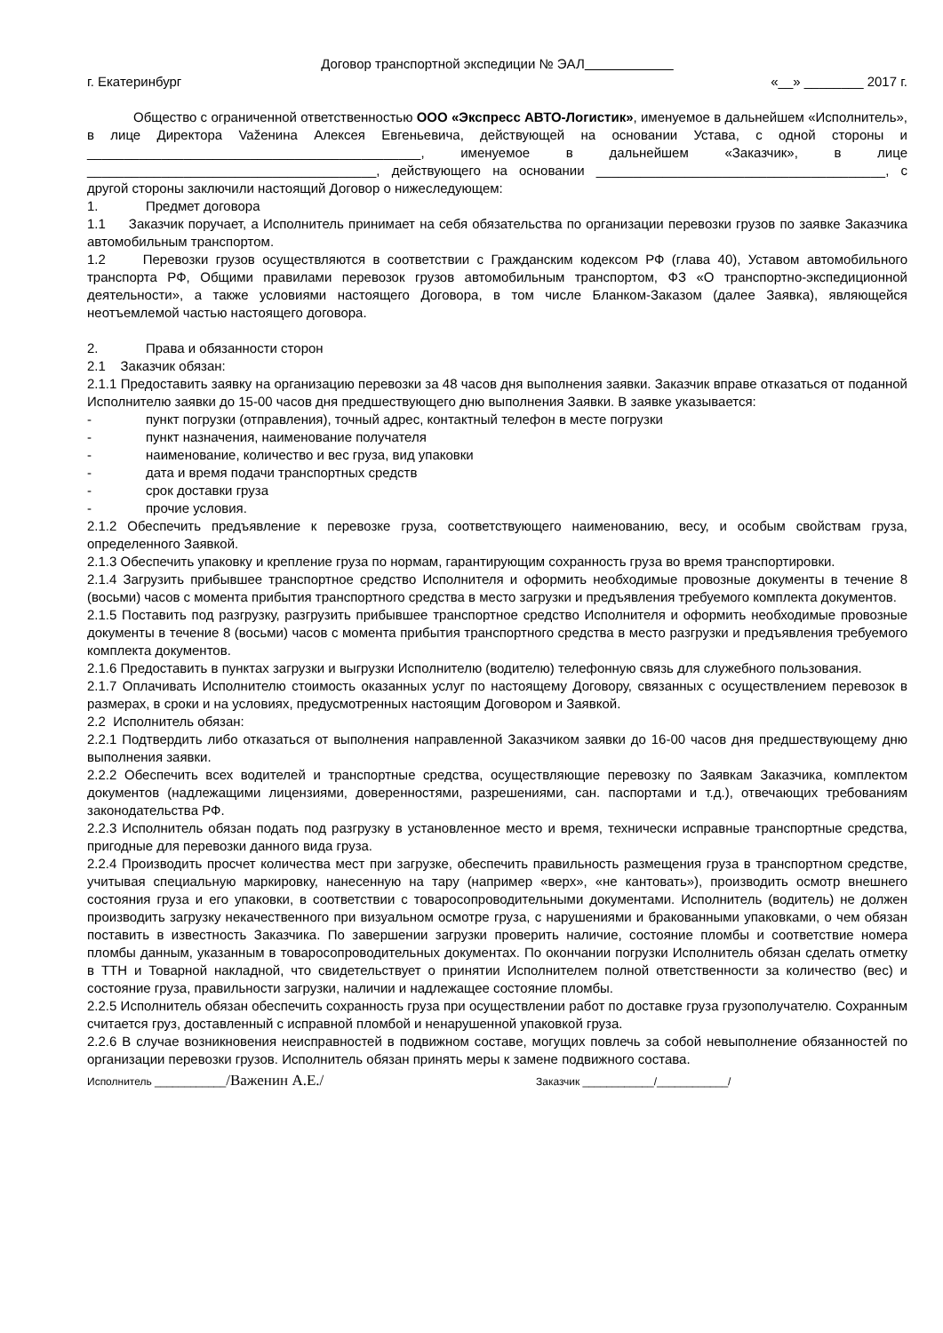Договор транспортной экспедиции № ЭАЛ
г. Екатеринбург «__» ________ 2017 г.
Общество с ограниченной ответственностью ООО «Экспресс АВТО-Логистик», именуемое в дальнейшем «Исполнитель», в лице Директора Važенина Алексея Евгеньевича, действующей на основании Устава, с одной стороны и _____________________________________________, именуемое в дальнейшем «Заказчик», в лице _______________________________________, действующего на основании _______________________________________, с другой стороны заключили настоящий Договор о нижеследующем:
1. Предмет договора
1.1 Заказчик поручает, а Исполнитель принимает на себя обязательства по организации перевозки грузов по заявке Заказчика автомобильным транспортом.
1.2 Перевозки грузов осуществляются в соответствии с Гражданским кодексом РФ (глава 40), Уставом автомобильного транспорта РФ, Общими правилами перевозок грузов автомобильным транспортом, ФЗ «О транспортно-экспедиционной деятельности», а также условиями настоящего Договора, в том числе Бланком-Заказом (далее Заявка), являющейся неотъемлемой частью настоящего договора.
2. Права и обязанности сторон
2.1 Заказчик обязан:
2.1.1 Предоставить заявку на организацию перевозки за 48 часов дня выполнения заявки. Заказчик вправе отказаться от поданной Исполнителю заявки до 15-00 часов дня предшествующего дню выполнения Заявки. В заявке указывается:
- пункт погрузки (отправления), точный адрес, контактный телефон в месте погрузки
- пункт назначения, наименование получателя
- наименование, количество и вес груза, вид упаковки
- дата и время подачи транспортных средств
- срок доставки груза
- прочие условия.
2.1.2 Обеспечить предъявление к перевозке груза, соответствующего наименованию, весу, и особым свойствам груза, определенного Заявкой.
2.1.3 Обеспечить упаковку и крепление груза по нормам, гарантирующим сохранность груза во время транспортировки.
2.1.4 Загрузить прибывшее транспортное средство Исполнителя и оформить необходимые провозные документы в течение 8 (восьми) часов с момента прибытия транспортного средства в место загрузки и предъявления требуемого комплекта документов.
2.1.5 Поставить под разгрузку, разгрузить прибывшее транспортное средство Исполнителя и оформить необходимые провозные документы в течение 8 (восьми) часов с момента прибытия транспортного средства в место разгрузки и предъявления требуемого комплекта документов.
2.1.6 Предоставить в пунктах загрузки и выгрузки Исполнителю (водителю) телефонную связь для служебного пользования.
2.1.7 Оплачивать Исполнителю стоимость оказанных услуг по настоящему Договору, связанных с осуществлением перевозок в размерах, в сроки и на условиях, предусмотренных настоящим Договором и Заявкой.
2.2 Исполнитель обязан:
2.2.1 Подтвердить либо отказаться от выполнения направленной Заказчиком заявки до 16-00 часов дня предшествующему дню выполнения заявки.
2.2.2 Обеспечить всех водителей и транспортные средства, осуществляющие перевозку по Заявкам Заказчика, комплектом документов (надлежащими лицензиями, доверенностями, разрешениями, сан. паспортами и т.д.), отвечающих требованиям законодательства РФ.
2.2.3 Исполнитель обязан подать под разгрузку в установленное место и время, технически исправные транспортные средства, пригодные для перевозки данного вида груза.
2.2.4 Производить просчет количества мест при загрузке, обеспечить правильность размещения груза в транспортном средстве, учитывая специальную маркировку, нанесенную на тару (например «верх», «не кантовать»), производить осмотр внешнего состояния груза и его упаковки, в соответствии с товаросопроводительными документами. Исполнитель (водитель) не должен производить загрузку некачественного при визуальном осмотре груза, с нарушениями и бракованными упаковками, о чем обязан поставить в известность Заказчика. По завершении загрузки проверить наличие, состояние пломбы и соответствие номера пломбы данным, указанным в товаросопроводительных документах. По окончании погрузки Исполнитель обязан сделать отметку в ТТН и Товарной накладной, что свидетельствует о принятии Исполнителем полной ответственности за количество (вес) и состояние груза, правильности загрузки, наличии и надлежащее состояние пломбы.
2.2.5 Исполнитель обязан обеспечить сохранность груза при осуществлении работ по доставке груза грузополучателю. Сохранным считается груз, доставленный с исправной пломбой и ненарушенной упаковкой груза.
2.2.6 В случае возникновения неисправностей в подвижном составе, могущих повлечь за собой невыполнение обязанностей по организации перевозки грузов. Исполнитель обязан принять меры к замене подвижного состава.
Исполнитель ____________/Важенин А.Е./ Заказчик ____________/____________/